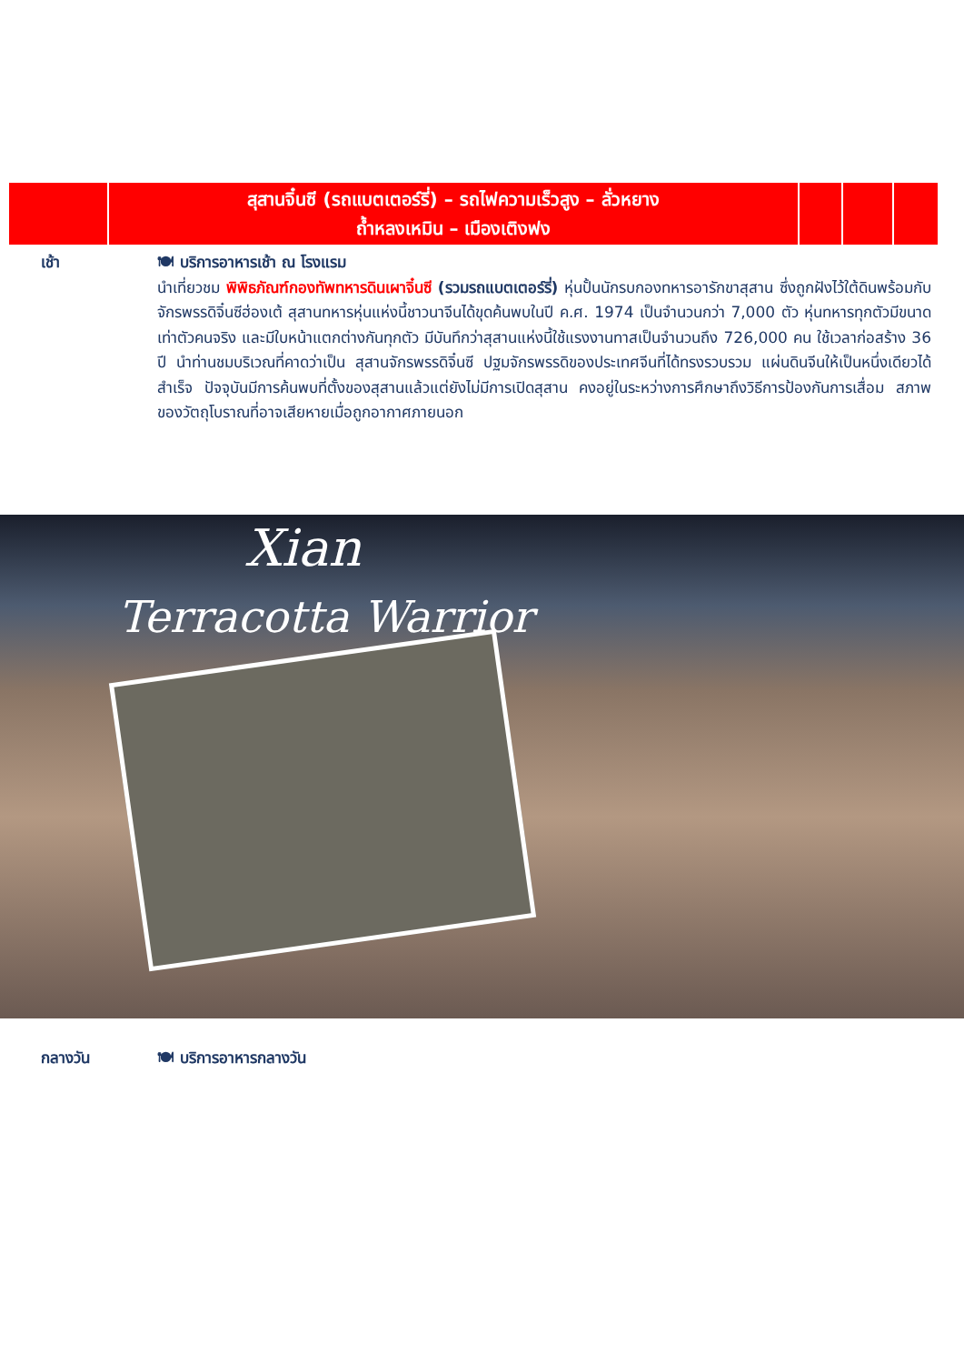| | สุสานจิ๋นซี (รถแบตเตอร์รี่) – รถไฟความเร็วสูง – ลั่วหยาง ถ้ำหลงเหมิน – เมืองเติงฟง | | | |
เช้า 🍽 บริการอาหารเช้า ณ โรงแรม
นำเที่ยวชม พิพิธภัณฑ์กองทัพทหารดินเผาจิ๋นซี (รวมรถแบตเตอร์รี่) หุ่นปั้นนักรบกองทหารอารักขาสุสาน ซึ่งถูกฝังไว้ใต้ดินพร้อมกับจักรพรรดิจิ๋นซีฮ่องเต้ สุสานทหารหุ่นแห่งนี้ชาวนาจีนได้ขุดค้นพบในปี ค.ศ. 1974 เป็นจำนวนกว่า 7,000 ตัว หุ่นทหารทุกตัวมีขนาดเท่าตัวคนจริง และมีใบหน้าแตกต่างกันทุกตัว มีบันทึกว่าสุสานแห่งนี้ใช้แรงงานทาสเป็นจำนวนถึง 726,000 คน ใช้เวลาก่อสร้าง 36 ปี นำท่านชมบริเวณที่คาดว่าเป็น สุสานจักรพรรดิจิ๋นซี ปฐมจักรพรรดิของประเทศจีนที่ได้ทรงรวบรวม แผ่นดินจีนให้เป็นหนึ่งเดียวได้สำเร็จ ปัจจุบันมีการค้นพบที่ตั้งของสุสานแล้วแต่ยังไม่มีการเปิดสุสาน คงอยู่ในระหว่างการศึกษาถึงวิธีการป้องกันการเสื่อม สภาพของวัตถุโบราณที่อาจเสียหายเมื่อถูกอากาศภายนอก
Xian
Terracotta Warrior
กลางวัน 🍽 บริการอาหารกลางวัน